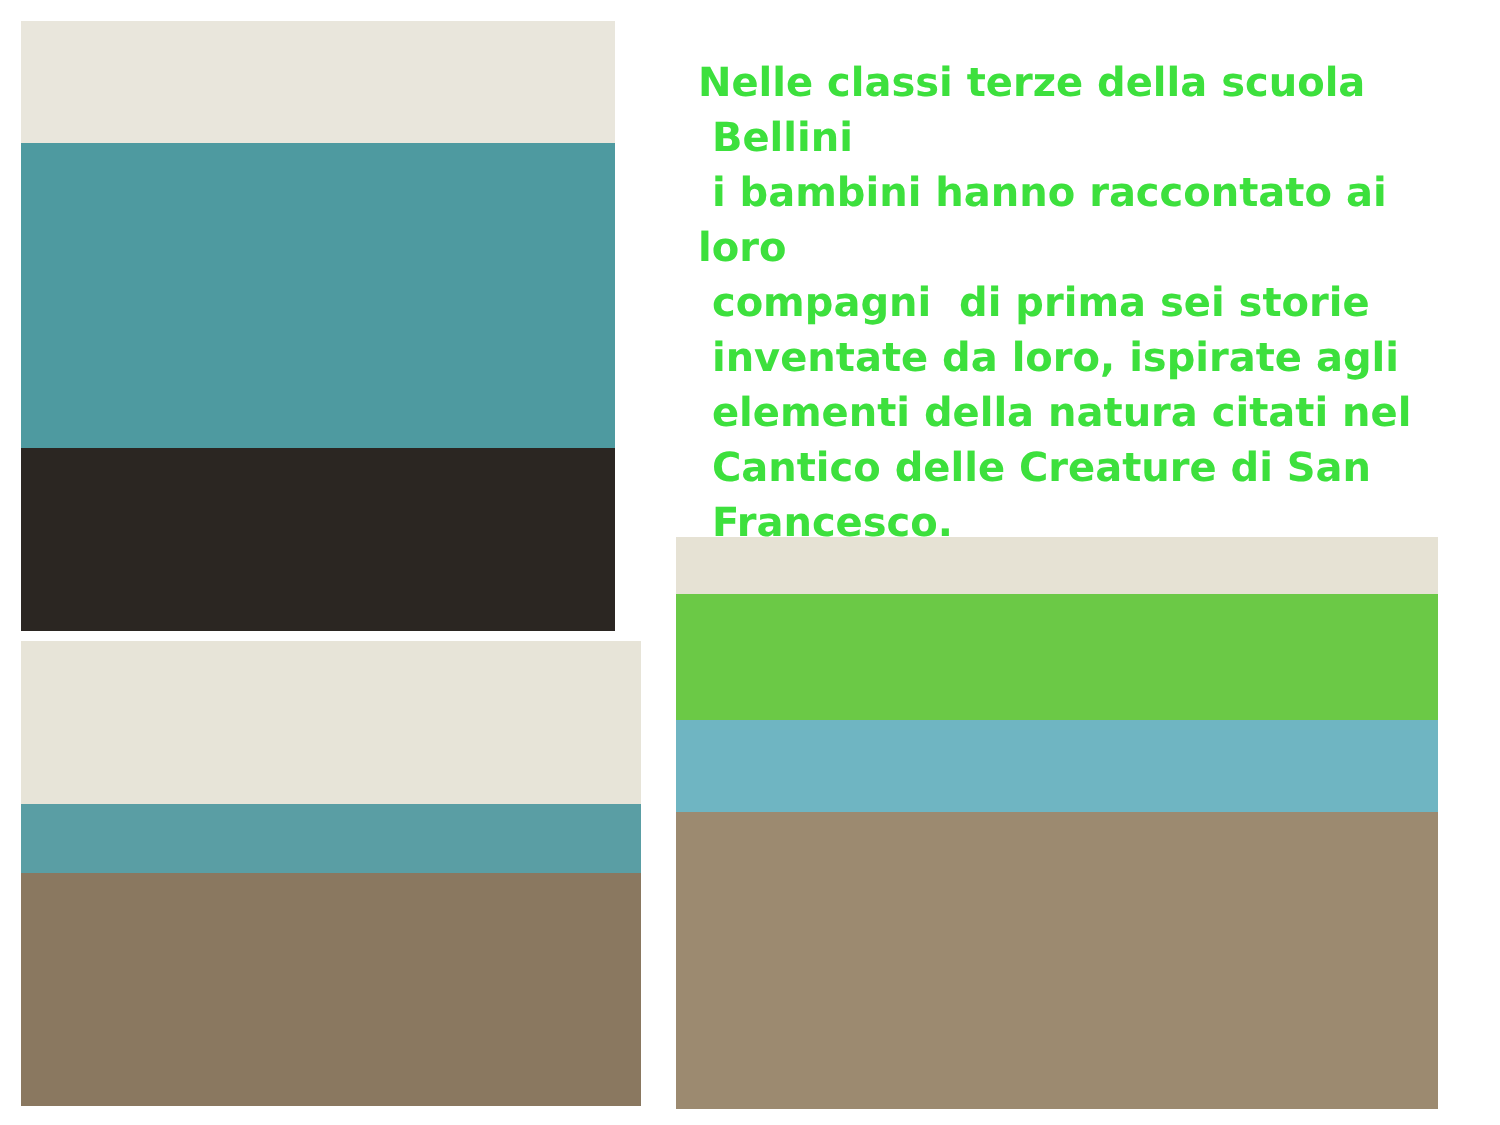Nelle classi terze della scuola
Bellini
i bambini hanno raccontato ai loro
compagni di prima sei storie
inventate da loro, ispirate agli
elementi della natura citati nel
Cantico delle Creature di San
Francesco.